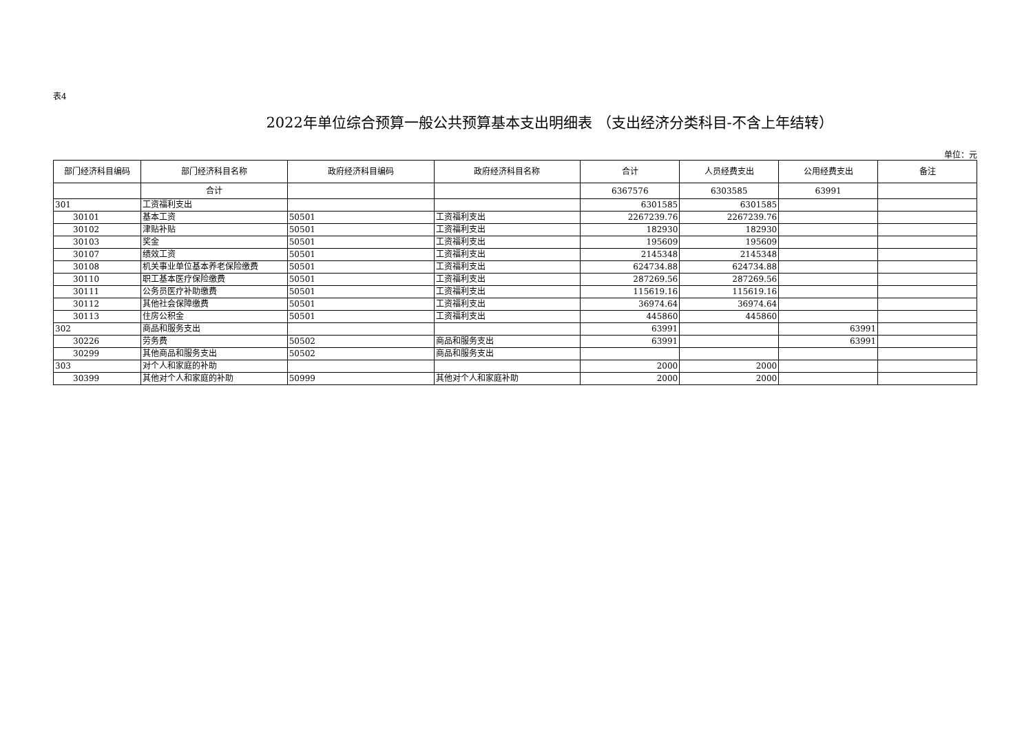表4
2022年单位综合预算一般公共预算基本支出明细表 （支出经济分类科目-不含上年结转）
单位：元
| 部门经济科目编码 | 部门经济科目名称 | 政府经济科目编码 | 政府经济科目名称 | 合计 | 人员经费支出 | 公用经费支出 | 备注 |
| --- | --- | --- | --- | --- | --- | --- | --- |
| | 合计 | | | 6367576 | 6303585 | 63991 | |
| 301 | 工资福利支出 | | | 6301585 | 6301585 | | |
| 30101 | 基本工资 | 50501 | 工资福利支出 | 2267239.76 | 2267239.76 | | |
| 30102 | 津贴补贴 | 50501 | 工资福利支出 | 182930 | 182930 | | |
| 30103 | 奖金 | 50501 | 工资福利支出 | 195609 | 195609 | | |
| 30107 | 绩效工资 | 50501 | 工资福利支出 | 2145348 | 2145348 | | |
| 30108 | 机关事业单位基本养老保险缴费 | 50501 | 工资福利支出 | 624734.88 | 624734.88 | | |
| 30110 | 职工基本医疗保险缴费 | 50501 | 工资福利支出 | 287269.56 | 287269.56 | | |
| 30111 | 公务员医疗补助缴费 | 50501 | 工资福利支出 | 115619.16 | 115619.16 | | |
| 30112 | 其他社会保障缴费 | 50501 | 工资福利支出 | 36974.64 | 36974.64 | | |
| 30113 | 住房公积金 | 50501 | 工资福利支出 | 445860 | 445860 | | |
| 302 | 商品和服务支出 | | | 63991 | | 63991 | |
| 30226 | 劳务费 | 50502 | 商品和服务支出 | 63991 | | 63991 | |
| 30299 | 其他商品和服务支出 | 50502 | 商品和服务支出 | | | | |
| 303 | 对个人和家庭的补助 | | | 2000 | 2000 | | |
| 30399 | 其他对个人和家庭的补助 | 50999 | 其他对个人和家庭补助 | 2000 | 2000 | | |